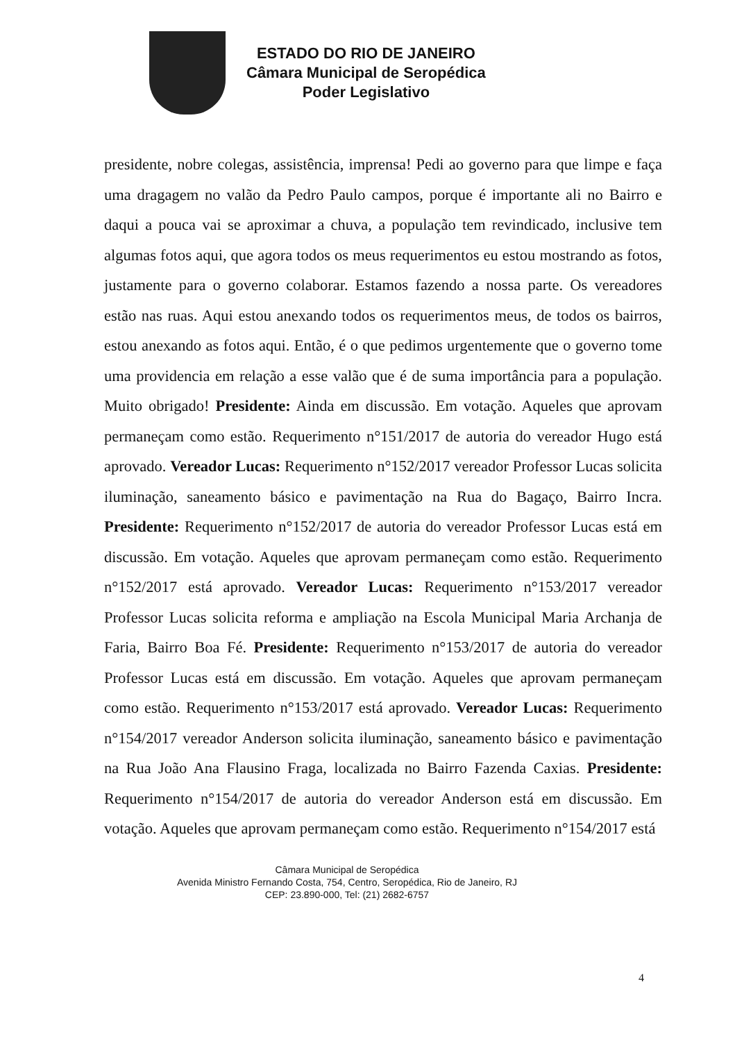ESTADO DO RIO DE JANEIRO
Câmara Municipal de Seropédica
Poder Legislativo
presidente, nobre colegas, assistência, imprensa! Pedi ao governo para que limpe e faça uma dragagem no valão da Pedro Paulo campos, porque é importante ali no Bairro e daqui a pouca vai se aproximar a chuva, a população tem revindicado, inclusive tem algumas fotos aqui, que agora todos os meus requerimentos eu estou mostrando as fotos, justamente para o governo colaborar. Estamos fazendo a nossa parte. Os vereadores estão nas ruas. Aqui estou anexando todos os requerimentos meus, de todos os bairros, estou anexando as fotos aqui. Então, é o que pedimos urgentemente que o governo tome uma providencia em relação a esse valão que é de suma importância para a população. Muito obrigado! Presidente: Ainda em discussão. Em votação. Aqueles que aprovam permaneçam como estão. Requerimento n°151/2017 de autoria do vereador Hugo está aprovado. Vereador Lucas: Requerimento n°152/2017 vereador Professor Lucas solicita iluminação, saneamento básico e pavimentação na Rua do Bagaço, Bairro Incra. Presidente: Requerimento n°152/2017 de autoria do vereador Professor Lucas está em discussão. Em votação. Aqueles que aprovam permaneçam como estão. Requerimento n°152/2017 está aprovado. Vereador Lucas: Requerimento n°153/2017 vereador Professor Lucas solicita reforma e ampliação na Escola Municipal Maria Archanja de Faria, Bairro Boa Fé. Presidente: Requerimento n°153/2017 de autoria do vereador Professor Lucas está em discussão. Em votação. Aqueles que aprovam permaneçam como estão. Requerimento n°153/2017 está aprovado. Vereador Lucas: Requerimento n°154/2017 vereador Anderson solicita iluminação, saneamento básico e pavimentação na Rua João Ana Flausino Fraga, localizada no Bairro Fazenda Caxias. Presidente: Requerimento n°154/2017 de autoria do vereador Anderson está em discussão. Em votação. Aqueles que aprovam permaneçam como estão. Requerimento n°154/2017 está
Câmara Municipal de Seropédica
Avenida Ministro Fernando Costa, 754, Centro, Seropédica, Rio de Janeiro, RJ
CEP: 23.890-000, Tel: (21) 2682-6757
4